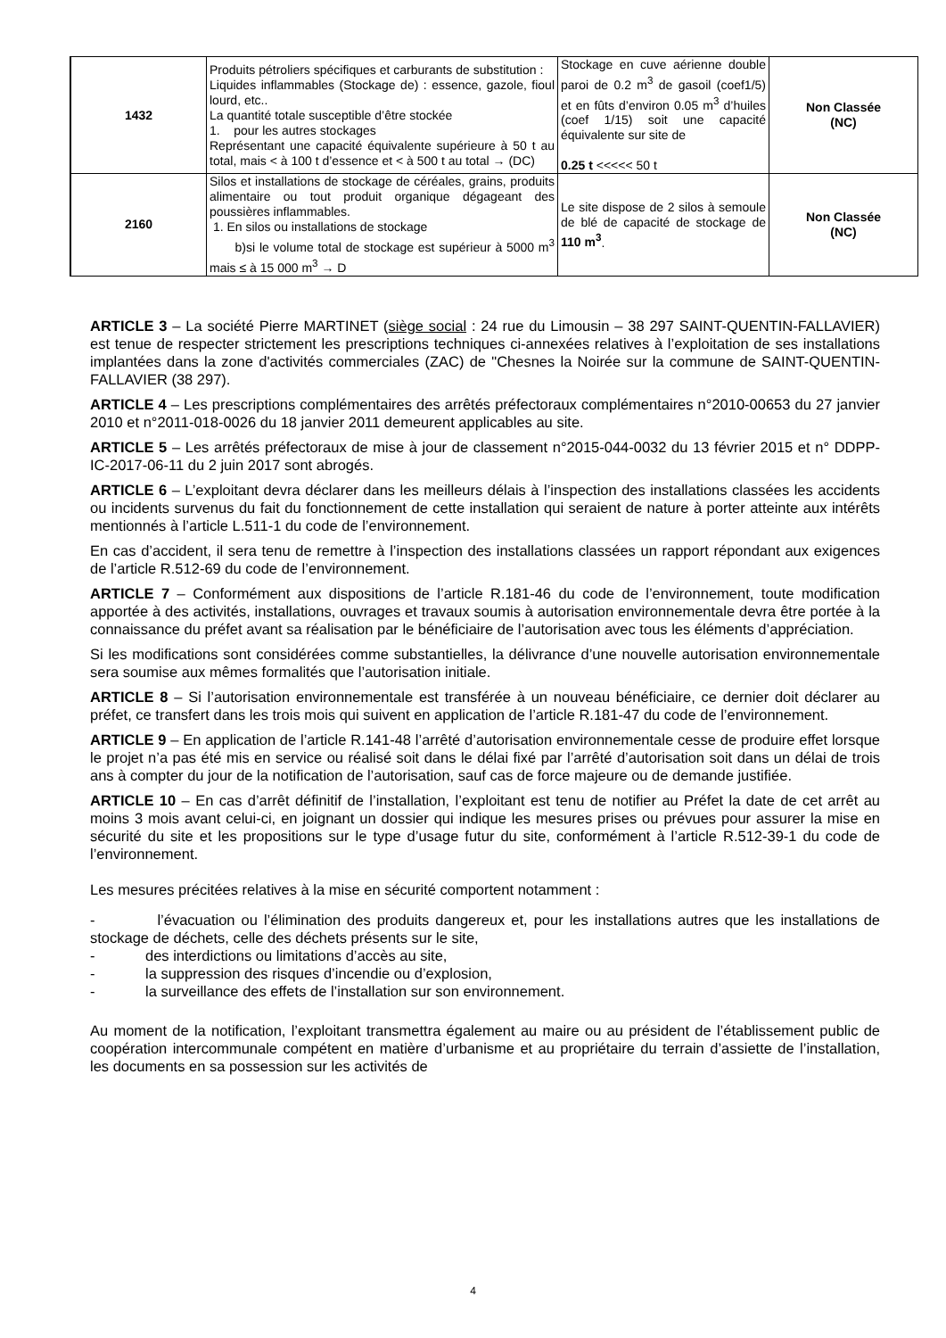| 1432 | Produits pétroliers spécifiques et carburants de substitution : Liquides inflammables (Stockage de) : essence, gazole, fioul lourd, etc.. La quantité totale susceptible d’être stockée 1. pour les autres stockages Représentant une capacité équivalente supérieure à 50 t au total, mais < à 100 t d’essence et < à 500 t au total → (DC) | Stockage en cuve aérienne double paroi de 0.2 m<sup>3</sup> de gasoil (coef1/5) et en fûts d’environ 0.05 m<sup>3</sup> d’huiles (coef 1/15) soit une capacité équivalente sur site de 0.25 t <<<<< 50 t | Non Classée (NC) |
| 2160 | Silos et installations de stockage de céréales, grains, produits alimentaire ou tout produit organique dégageant des poussières inflammables. 1. En silos ou installations de stockage b)si le volume total de stockage est supérieur à 5000 m<sup>3</sup> mais ≤ à 15 000 m<sup>3</sup> → D | Le site dispose de 2 silos à semoule de blé de capacité de stockage de 110 m<sup>3</sup> . | Non Classée (NC) |
ARTICLE 3 – La société Pierre MARTINET (siège social : 24 rue du Limousin – 38 297 SAINT-QUENTIN-FALLAVIER) est tenue de respecter strictement les prescriptions techniques ci-annexées relatives à l’exploitation de ses installations implantées dans la zone d'activités commerciales (ZAC) de "Chesnes la Noirée sur la commune de SAINT-QUENTIN-FALLAVIER (38 297).
ARTICLE 4 – Les prescriptions complémentaires des arrêtés préfectoraux complémentaires n°2010-00653 du 27 janvier 2010 et n°2011-018-0026 du 18 janvier 2011 demeurent applicables au site.
ARTICLE 5 – Les arrêtés préfectoraux de mise à jour de classement n°2015-044-0032 du 13 février 2015 et n° DDPP-IC-2017-06-11 du 2 juin 2017 sont abrogés.
ARTICLE 6 – L’exploitant devra déclarer dans les meilleurs délais à l’inspection des installations classées les accidents ou incidents survenus du fait du fonctionnement de cette installation qui seraient de nature à porter atteinte aux intérêts mentionnés à l’article L.511-1 du code de l’environnement.
En cas d’accident, il sera tenu de remettre à l’inspection des installations classées un rapport répondant aux exigences de l’article R.512-69 du code de l’environnement.
ARTICLE 7 – Conformément aux dispositions de l’article R.181-46 du code de l’environnement, toute modification apportée à des activités, installations, ouvrages et travaux soumis à autorisation environnementale devra être portée à la connaissance du préfet avant sa réalisation par le bénéficiaire de l’autorisation avec tous les éléments d’appréciation.
Si les modifications sont considérées comme substantielles, la délivrance d’une nouvelle autorisation environnementale sera soumise aux mêmes formalités que l’autorisation initiale.
ARTICLE 8 – Si l’autorisation environnementale est transférée à un nouveau bénéficiaire, ce dernier doit déclarer au préfet, ce transfert dans les trois mois qui suivent en application de l’article R.181-47 du code de l’environnement.
ARTICLE 9 – En application de l’article R.141-48 l’arrêté d’autorisation environnementale cesse de produire effet lorsque le projet n’a pas été mis en service ou réalisé soit dans le délai fixé par l’arrêté d’autorisation soit dans un délai de trois ans à compter du jour de la notification de l’autorisation, sauf cas de force majeure ou de demande justifiée.
ARTICLE 10 – En cas d’arrêt définitif de l’installation, l’exploitant est tenu de notifier au Préfet la date de cet arrêt au moins 3 mois avant celui-ci, en joignant un dossier qui indique les mesures prises ou prévues pour assurer la mise en sécurité du site et les propositions sur le type d’usage futur du site, conformément à l’article R.512-39-1 du code de l’environnement.
Les mesures précitées relatives à la mise en sécurité comportent notamment :
- l’évacuation ou l’élimination des produits dangereux et, pour les installations autres que les installations de stockage de déchets, celle des déchets présents sur le site,
- des interdictions ou limitations d’accès au site,
- la suppression des risques d’incendie ou d’explosion,
- la surveillance des effets de l’installation sur son environnement.
Au moment de la notification, l’exploitant transmettra également au maire ou au président de l’établissement public de coopération intercommunale compétent en matière d’urbanisme et au propriétaire du terrain d’assiette de l’installation, les documents en sa possession sur les activités de
4